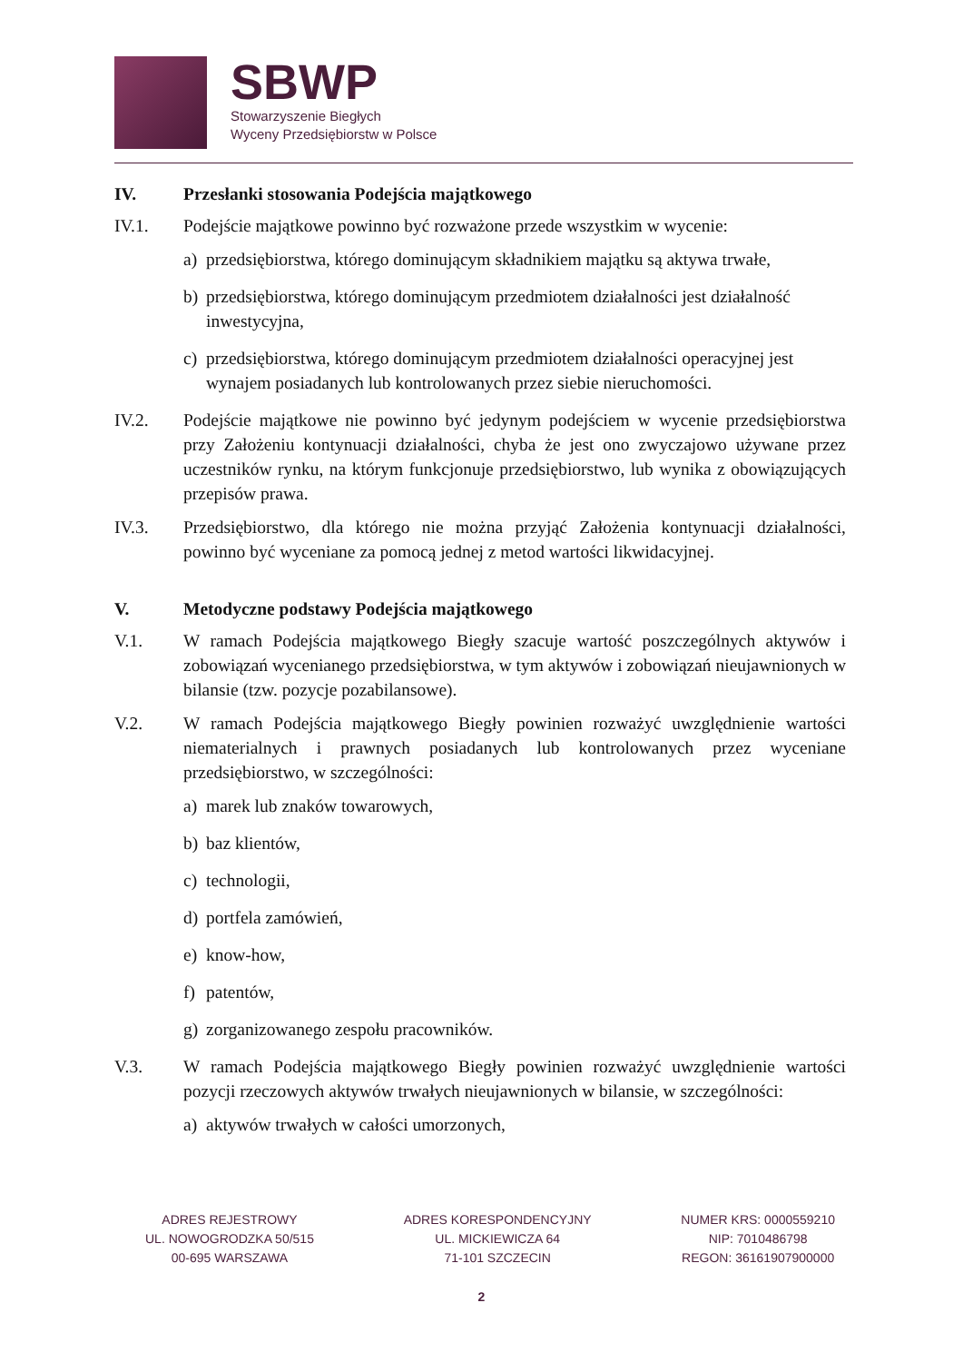SBWP
Stowarzyszenie Biegłych
Wyceny Przedsiębiorstw w Polsce
IV. Przesłanki stosowania Podejścia majątkowego
IV.1. Podejście majątkowe powinno być rozważone przede wszystkim w wycenie:
a) przedsiębiorstwa, którego dominującym składnikiem majątku są aktywa trwałe,
b) przedsiębiorstwa, którego dominującym przedmiotem działalności jest działalność inwestycyjna,
c) przedsiębiorstwa, którego dominującym przedmiotem działalności operacyjnej jest wynajem posiadanych lub kontrolowanych przez siebie nieruchomości.
IV.2. Podejście majątkowe nie powinno być jedynym podejściem w wycenie przedsiębiorstwa przy Założeniu kontynuacji działalności, chyba że jest ono zwyczajowo używane przez uczestników rynku, na którym funkcjonuje przedsiębiorstwo, lub wynika z obowiązujących przepisów prawa.
IV.3. Przedsiębiorstwo, dla którego nie można przyjąć Założenia kontynuacji działalności, powinno być wyceniane za pomocą jednej z metod wartości likwidacyjnej.
V. Metodyczne podstawy Podejścia majątkowego
V.1. W ramach Podejścia majątkowego Biegły szacuje wartość poszczególnych aktywów i zobowiązań wycenianego przedsiębiorstwa, w tym aktywów i zobowiązań nieujawnionych w bilansie (tzw. pozycje pozabilansowe).
V.2. W ramach Podejścia majątkowego Biegły powinien rozważyć uwzględnienie wartości niematerialnych i prawnych posiadanych lub kontrolowanych przez wyceniane przedsiębiorstwo, w szczególności:
a) marek lub znaków towarowych,
b) baz klientów,
c) technologii,
d) portfela zamówień,
e) know-how,
f) patentów,
g) zorganizowanego zespołu pracowników.
V.3. W ramach Podejścia majątkowego Biegły powinien rozważyć uwzględnienie wartości pozycji rzeczowych aktywów trwałych nieujawnionych w bilansie, w szczególności:
a) aktywów trwałych w całości umorzonych,
ADRES REJESTROWY
UL. NOWOGRODZKA 50/515
00-695 WARSZAWA
ADRES KORESPONDENCYJNY
UL. MICKIEWICZA 64
71-101 SZCZECIN
NUMER KRS: 0000559210
NIP: 7010486798
REGON: 36161907900000
2